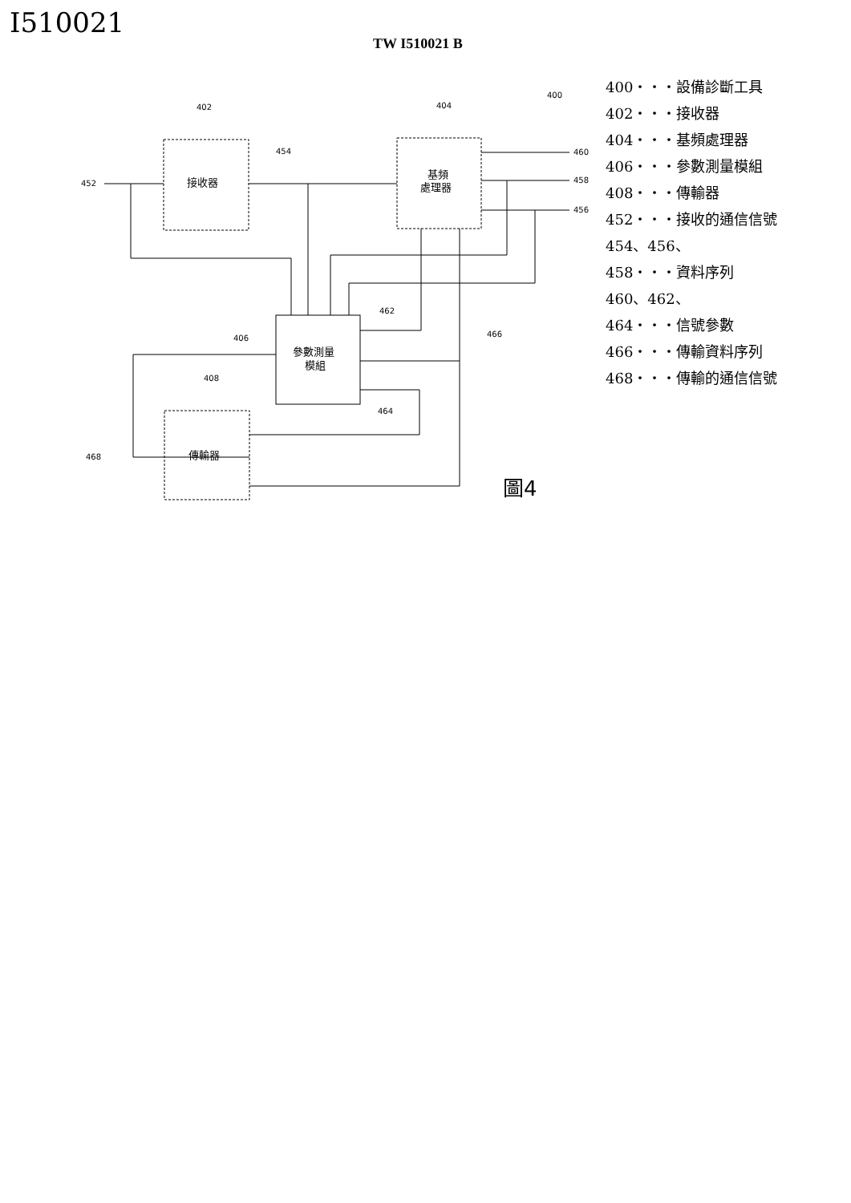I510021
TW I510021 B
452
402
454
404
400
460
458
456
462
466
406
408
464
468
接收器
基頻
處理器
參數測量
模組
傳輸器
圖4
400・・・設備診斷工具
402・・・接收器
404・・・基頻處理器
406・・・參數測量模組
408・・・傳輸器
452・・・接收的通信信號
454、456、
458・・・資料序列
460、462、
464・・・信號參數
466・・・傳輸資料序列
468・・・傳輸的通信信號